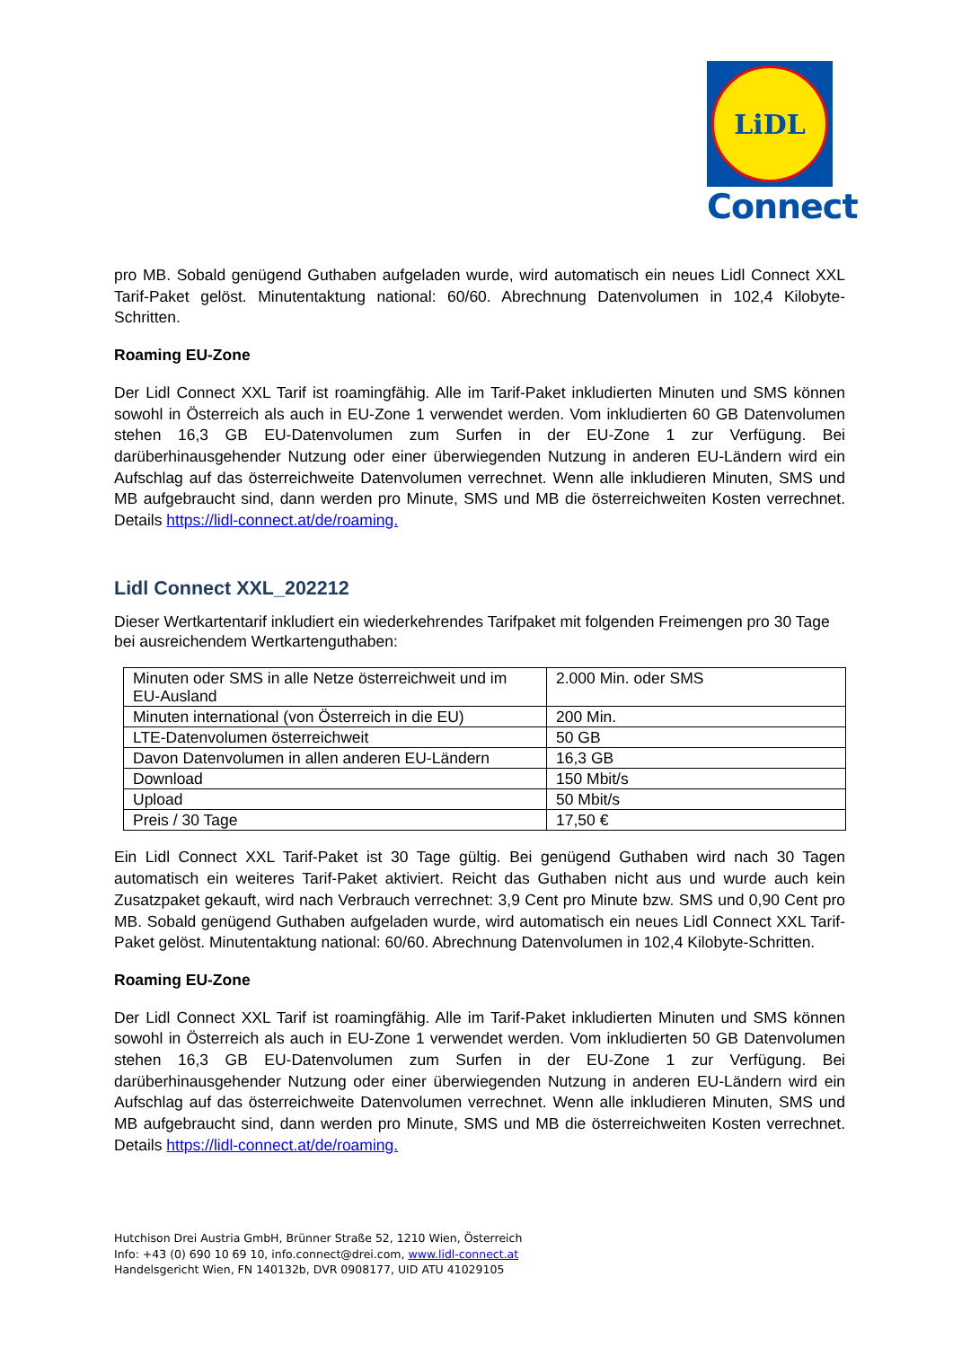LiDL
Connect
pro MB. Sobald genügend Guthaben aufgeladen wurde, wird automatisch ein neues Lidl Connect XXL Tarif-Paket gelöst. Minutentaktung national: 60/60. Abrechnung Datenvolumen in 102,4 Kilobyte-Schritten.
Roaming EU-Zone
Der Lidl Connect XXL Tarif ist roamingfähig. Alle im Tarif-Paket inkludierten Minuten und SMS können sowohl in Österreich als auch in EU-Zone 1 verwendet werden. Vom inkludierten 60 GB Datenvolumen stehen 16,3 GB EU-Datenvolumen zum Surfen in der EU-Zone 1 zur Verfügung. Bei darüberhinausgehender Nutzung oder einer überwiegenden Nutzung in anderen EU-Ländern wird ein Aufschlag auf das österreichweite Datenvolumen verrechnet. Wenn alle inkludieren Minuten, SMS und MB aufgebraucht sind, dann werden pro Minute, SMS und MB die österreichweiten Kosten verrechnet. Details https://lidl-connect.at/de/roaming.
Lidl Connect XXL_202212
Dieser Wertkartentarif inkludiert ein wiederkehrendes Tarifpaket mit folgenden Freimengen pro 30 Tage bei ausreichendem Wertkartenguthaben:
| Minuten oder SMS in alle Netze österreichweit und im EU-Ausland | 2.000 Min. oder SMS |
| Minuten international (von Österreich in die EU) | 200 Min. |
| LTE-Datenvolumen österreichweit | 50 GB |
| Davon Datenvolumen in allen anderen EU-Ländern | 16,3 GB |
| Download | 150 Mbit/s |
| Upload | 50 Mbit/s |
| Preis / 30 Tage | 17,50 € |
Ein Lidl Connect XXL Tarif-Paket ist 30 Tage gültig. Bei genügend Guthaben wird nach 30 Tagen automatisch ein weiteres Tarif-Paket aktiviert. Reicht das Guthaben nicht aus und wurde auch kein Zusatzpaket gekauft, wird nach Verbrauch verrechnet: 3,9 Cent pro Minute bzw. SMS und 0,90 Cent pro MB. Sobald genügend Guthaben aufgeladen wurde, wird automatisch ein neues Lidl Connect XXL Tarif-Paket gelöst. Minutentaktung national: 60/60. Abrechnung Datenvolumen in 102,4 Kilobyte-Schritten.
Roaming EU-Zone
Der Lidl Connect XXL Tarif ist roamingfähig. Alle im Tarif-Paket inkludierten Minuten und SMS können sowohl in Österreich als auch in EU-Zone 1 verwendet werden. Vom inkludierten 50 GB Datenvolumen stehen 16,3 GB EU-Datenvolumen zum Surfen in der EU-Zone 1 zur Verfügung. Bei darüberhinausgehender Nutzung oder einer überwiegenden Nutzung in anderen EU-Ländern wird ein Aufschlag auf das österreichweite Datenvolumen verrechnet. Wenn alle inkludieren Minuten, SMS und MB aufgebraucht sind, dann werden pro Minute, SMS und MB die österreichweiten Kosten verrechnet. Details https://lidl-connect.at/de/roaming.
Hutchison Drei Austria GmbH, Brünner Straße 52, 1210 Wien, Österreich
Info: +43 (0) 690 10 69 10, info.connect@drei.com, www.lidl-connect.at
Handelsgericht Wien, FN 140132b, DVR 0908177, UID ATU 41029105